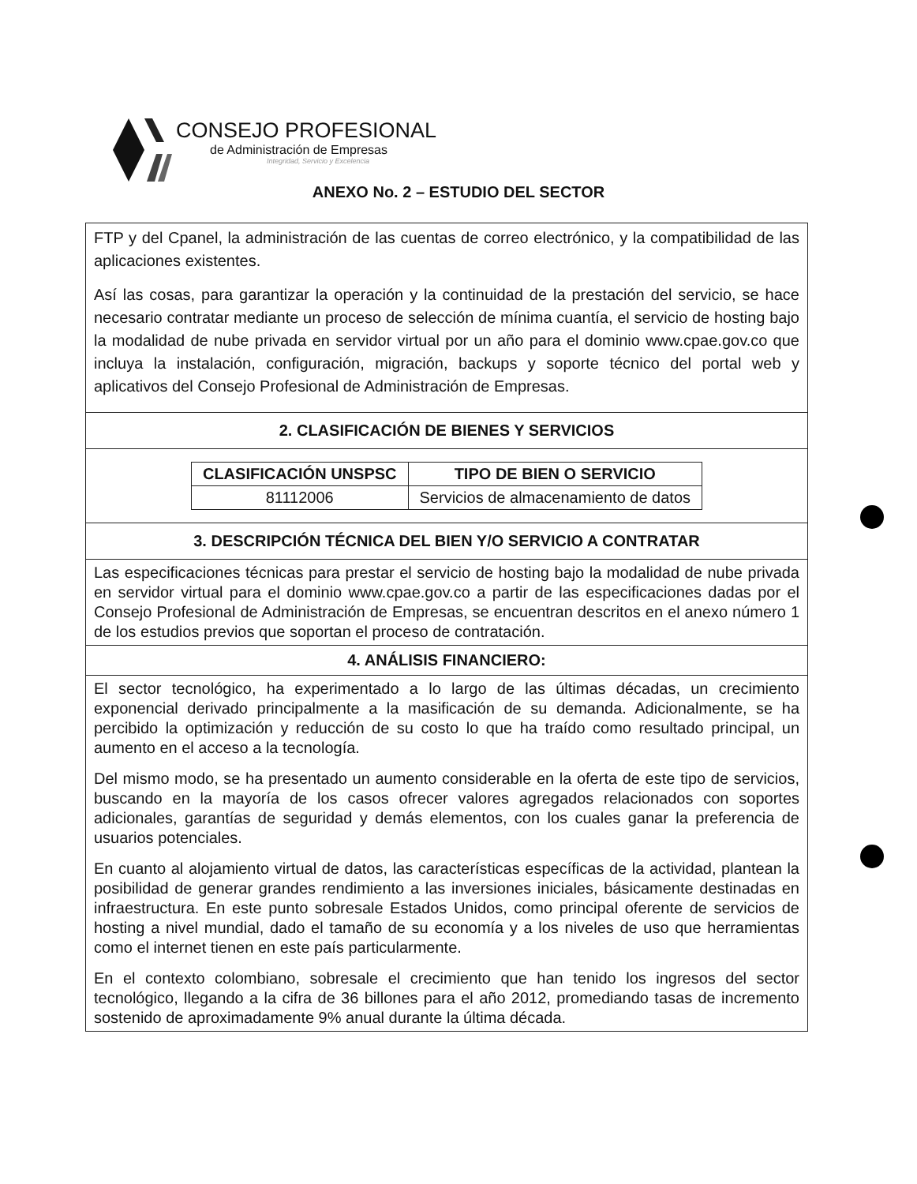CONSEJO PROFESIONAL
de Administración de Empresas
Integridad, Servicio y Excelencia
ANEXO No. 2 – ESTUDIO DEL SECTOR
FTP y del Cpanel, la administración de las cuentas de correo electrónico, y la compatibilidad de las aplicaciones existentes.
Así las cosas, para garantizar la operación y la continuidad de la prestación del servicio, se hace necesario contratar mediante un proceso de selección de mínima cuantía, el servicio de hosting bajo la modalidad de nube privada en servidor virtual por un año para el dominio www.cpae.gov.co que incluya la instalación, configuración, migración, backups y soporte técnico del portal web y aplicativos del Consejo Profesional de Administración de Empresas.
2. CLASIFICACIÓN DE BIENES Y SERVICIOS
| CLASIFICACIÓN UNSPSC | TIPO DE BIEN O SERVICIO |
| --- | --- |
| 81112006 | Servicios de almacenamiento de datos |
3. DESCRIPCIÓN TÉCNICA DEL BIEN Y/O SERVICIO A CONTRATAR
Las especificaciones técnicas para prestar el servicio de hosting bajo la modalidad de nube privada en servidor virtual para el dominio www.cpae.gov.co a partir de las especificaciones dadas por el Consejo Profesional de Administración de Empresas, se encuentran descritos en el anexo número 1 de los estudios previos que soportan el proceso de contratación.
4. ANÁLISIS FINANCIERO:
El sector tecnológico, ha experimentado a lo largo de las últimas décadas, un crecimiento exponencial derivado principalmente a la masificación de su demanda. Adicionalmente, se ha percibido la optimización y reducción de su costo lo que ha traído como resultado principal, un aumento en el acceso a la tecnología.
Del mismo modo, se ha presentado un aumento considerable en la oferta de este tipo de servicios, buscando en la mayoría de los casos ofrecer valores agregados relacionados con soportes adicionales, garantías de seguridad y demás elementos, con los cuales ganar la preferencia de usuarios potenciales.
En cuanto al alojamiento virtual de datos, las características específicas de la actividad, plantean la posibilidad de generar grandes rendimiento a las inversiones iniciales, básicamente destinadas en infraestructura. En este punto sobresale Estados Unidos, como principal oferente de servicios de hosting a nivel mundial, dado el tamaño de su economía y a los niveles de uso que herramientas como el internet tienen en este país particularmente.
En el contexto colombiano, sobresale el crecimiento que han tenido los ingresos del sector tecnológico, llegando a la cifra de 36 billones para el año 2012, promediando tasas de incremento sostenido de aproximadamente 9% anual durante la última década.